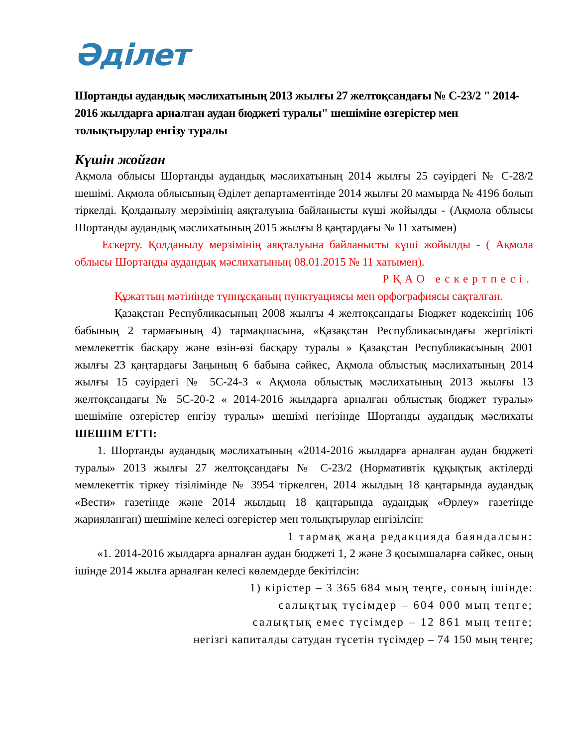Әділет
Шортанды аудандық мәслихатының 2013 жылғы 27 желтоқсандағы № С-23/2 " 2014-2016 жылдарға арналған аудан бюджеті туралы" шешіміне өзгерістер мен толықтырулар енгізу туралы
Күшін жойған
Ақмола облысы Шортанды аудандық мәслихатының 2014 жылғы 25 сәуірдегі № С-28/2 шешімі. Ақмола облысының Әділет департаментінде 2014 жылғы 20 мамырда № 4196 болып тіркелді. Қолданылу мерзімінің аяқталуына байланысты күші жойылды - (Ақмола облысы Шортанды аудандық мәслихатының 2015 жылғы 8 қаңтардағы № 11 хатымен)
Ескерту. Қолданылу мерзімінің аяқталуына байланысты күші жойылды - ( Ақмола облысы Шортанды аудандық мәслихатының 08.01.2015 № 11 хатымен).
РҚАО ескертпесі.
Құжаттың мәтінінде түпнұсқаның пунктуациясы мен орфографиясы сақталған.
Қазақстан Республикасының 2008 жылғы 4 желтоқсандағы Бюджет кодексінің 106 бабының 2 тармағының 4) тармақшасына, «Қазақстан Республикасындағы жергілікті мемлекеттік басқару және өзін-өзі басқару туралы » Қазақстан Республикасының 2001 жылғы 23 қаңтардағы Заңының 6 бабына сәйкес, Ақмола облыстық мәслихатының 2014 жылғы 15 сәуірдегі № 5С-24-3 « Ақмола облыстық мәслихатының 2013 жылғы 13 желтоқсандағы № 5С-20-2 « 2014-2016 жылдарға арналған облыстық бюджет туралы» шешіміне өзгерістер енгізу туралы» шешімі негізінде Шортанды аудандық мәслихаты ШЕШІМ ЕТТІ:
1. Шортанды аудандық мәслихатының «2014-2016 жылдарға арналған аудан бюджеті туралы» 2013 жылғы 27 желтоқсандағы № С-23/2 (Нормативтік құқықтық актілерді мемлекеттік тіркеу тізілімінде № 3954 тіркелген, 2014 жылдың 18 қаңтарында аудандық «Вести» газетінде және 2014 жылдың 18 қаңтарында аудандық «Өрлеу» газетінде жарияланған) шешіміне келесі өзгерістер мен толықтырулар енгізілсін:
1 тармақ жаңа редакцияда баяндалсын:
«1. 2014-2016 жылдарға арналған аудан бюджеті 1, 2 және 3 қосымшаларға сәйкес, оның ішінде 2014 жылға арналған келесі көлемдерде бекітілсін:
1) кірістер – 3 365 684 мың теңге, соның ішінде:
салықтық түсімдер – 604 000 мың теңге;
салықтық емес түсімдер – 12 861 мың теңге;
негізгі капиталды сатудан түсетін түсімдер – 74 150 мың теңге;